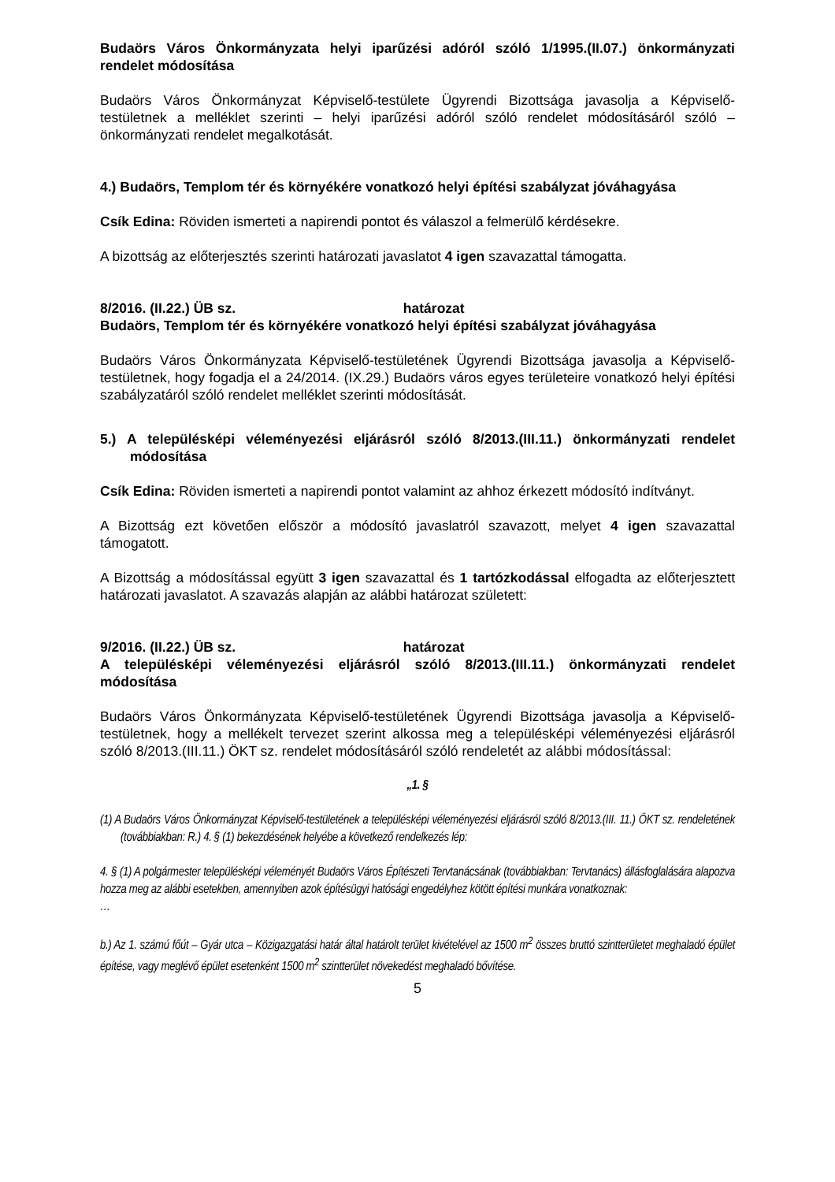Budaörs Város Önkormányzata helyi iparűzési adóról szóló 1/1995.(II.07.) önkormányzati rendelet módosítása
Budaörs Város Önkormányzat Képviselő-testülete Ügyrendi Bizottsága javasolja a Képviselő-testületnek a melléklet szerinti – helyi iparűzési adóról szóló rendelet módosításáról szóló – önkormányzati rendelet megalkotását.
4.) Budaörs, Templom tér és környékére vonatkozó helyi építési szabályzat jóváhagyása
Csík Edina: Röviden ismerteti a napirendi pontot és válaszol a felmerülő kérdésekre.
A bizottság az előterjesztés szerinti határozati javaslatot 4 igen szavazattal támogatta.
8/2016. (II.22.) ÜB sz. határozat
Budaörs, Templom tér és környékére vonatkozó helyi építési szabályzat jóváhagyása
Budaörs Város Önkormányzata Képviselő-testületének Ügyrendi Bizottsága javasolja a Képviselő-testületnek, hogy fogadja el a 24/2014. (IX.29.) Budaörs város egyes területeire vonatkozó helyi építési szabályzatáról szóló rendelet melléklet szerinti módosítását.
5.) A településképi véleményezési eljárásról szóló 8/2013.(III.11.) önkormányzati rendelet módosítása
Csík Edina: Röviden ismerteti a napirendi pontot valamint az ahhoz érkezett módosító indítványt.
A Bizottság ezt követően először a módosító javaslatról szavazott, melyet 4 igen szavazattal támogatott.
A Bizottság a módosítással együtt 3 igen szavazattal és 1 tartózkodással elfogadta az előterjesztett határozati javaslatot. A szavazás alapján az alábbi határozat született:
9/2016. (II.22.) ÜB sz. határozat
A településképi véleményezési eljárásról szóló 8/2013.(III.11.) önkormányzati rendelet módosítása
Budaörs Város Önkormányzata Képviselő-testületének Ügyrendi Bizottsága javasolja a Képviselő-testületnek, hogy a mellékelt tervezet szerint alkossa meg a településképi véleményezési eljárásról szóló 8/2013.(III.11.) ÖKT sz. rendelet módosításáról szóló rendeletét az alábbi módosítással:
„1. §
(1) A Budaörs Város Önkormányzat Képviselő-testületének a településképi véleményezési eljárásról szóló 8/2013.(III. 11.) ÖKT sz. rendeletének (továbbiakban: R.) 4. § (1) bekezdésének helyébe a következő rendelkezés lép:
4. § (1) A polgármester településképi véleményét Budaörs Város Építészeti Tervtanácsának (továbbiakban: Tervtanács) állásfoglalására alapozva hozza meg az alábbi esetekben, amennyiben azok építésügyi hatósági engedélyhez kötött építési munkára vonatkoznak:
…
b.) Az 1. számú főút – Gyár utca – Közigazgatási határ által határolt terület kivételével az 1500 m<sup>2</sup> összes bruttó szintterületet meghaladó épület építése, vagy meglévő épület esetenként 1500 m<sup>2</sup> szintterület növekedést meghaladó bővítése.
5